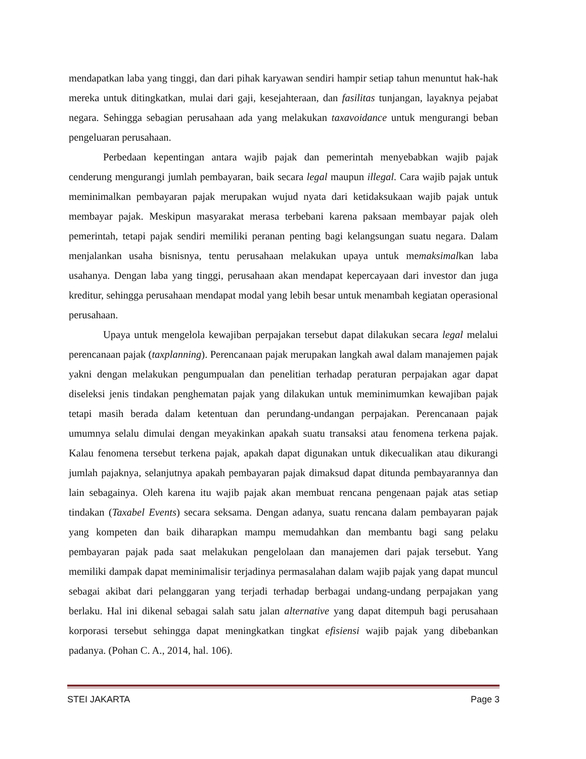mendapatkan laba yang tinggi, dan dari pihak karyawan sendiri hampir setiap tahun menuntut hak-hak mereka untuk ditingkatkan, mulai dari gaji, kesejahteraan, dan fasilitas tunjangan, layaknya pejabat negara. Sehingga sebagian perusahaan ada yang melakukan taxavoidance untuk mengurangi beban pengeluaran perusahaan.
Perbedaan kepentingan antara wajib pajak dan pemerintah menyebabkan wajib pajak cenderung mengurangi jumlah pembayaran, baik secara legal maupun illegal. Cara wajib pajak untuk meminimalkan pembayaran pajak merupakan wujud nyata dari ketidaksukaan wajib pajak untuk membayar pajak. Meskipun masyarakat merasa terbebani karena paksaan membayar pajak oleh pemerintah, tetapi pajak sendiri memiliki peranan penting bagi kelangsungan suatu negara. Dalam menjalankan usaha bisnisnya, tentu perusahaan melakukan upaya untuk memaksimalkan laba usahanya. Dengan laba yang tinggi, perusahaan akan mendapat kepercayaan dari investor dan juga kreditur, sehingga perusahaan mendapat modal yang lebih besar untuk menambah kegiatan operasional perusahaan.
Upaya untuk mengelola kewajiban perpajakan tersebut dapat dilakukan secara legal melalui perencanaan pajak (taxplanning). Perencanaan pajak merupakan langkah awal dalam manajemen pajak yakni dengan melakukan pengumpualan dan penelitian terhadap peraturan perpajakan agar dapat diseleksi jenis tindakan penghematan pajak yang dilakukan untuk meminimumkan kewajiban pajak tetapi masih berada dalam ketentuan dan perundang-undangan perpajakan. Perencanaan pajak umumnya selalu dimulai dengan meyakinkan apakah suatu transaksi atau fenomena terkena pajak. Kalau fenomena tersebut terkena pajak, apakah dapat digunakan untuk dikecualikan atau dikurangi jumlah pajaknya, selanjutnya apakah pembayaran pajak dimaksud dapat ditunda pembayarannya dan lain sebagainya. Oleh karena itu wajib pajak akan membuat rencana pengenaan pajak atas setiap tindakan (Taxabel Events) secara seksama. Dengan adanya, suatu rencana dalam pembayaran pajak yang kompeten dan baik diharapkan mampu memudahkan dan membantu bagi sang pelaku pembayaran pajak pada saat melakukan pengelolaan dan manajemen dari pajak tersebut. Yang memiliki dampak dapat meminimalisir terjadinya permasalahan dalam wajib pajak yang dapat muncul sebagai akibat dari pelanggaran yang terjadi terhadap berbagai undang-undang perpajakan yang berlaku. Hal ini dikenal sebagai salah satu jalan alternative yang dapat ditempuh bagi perusahaan korporasi tersebut sehingga dapat meningkatkan tingkat efisiensi wajib pajak yang dibebankan padanya. (Pohan C. A., 2014, hal. 106).
STEI JAKARTA Page 3